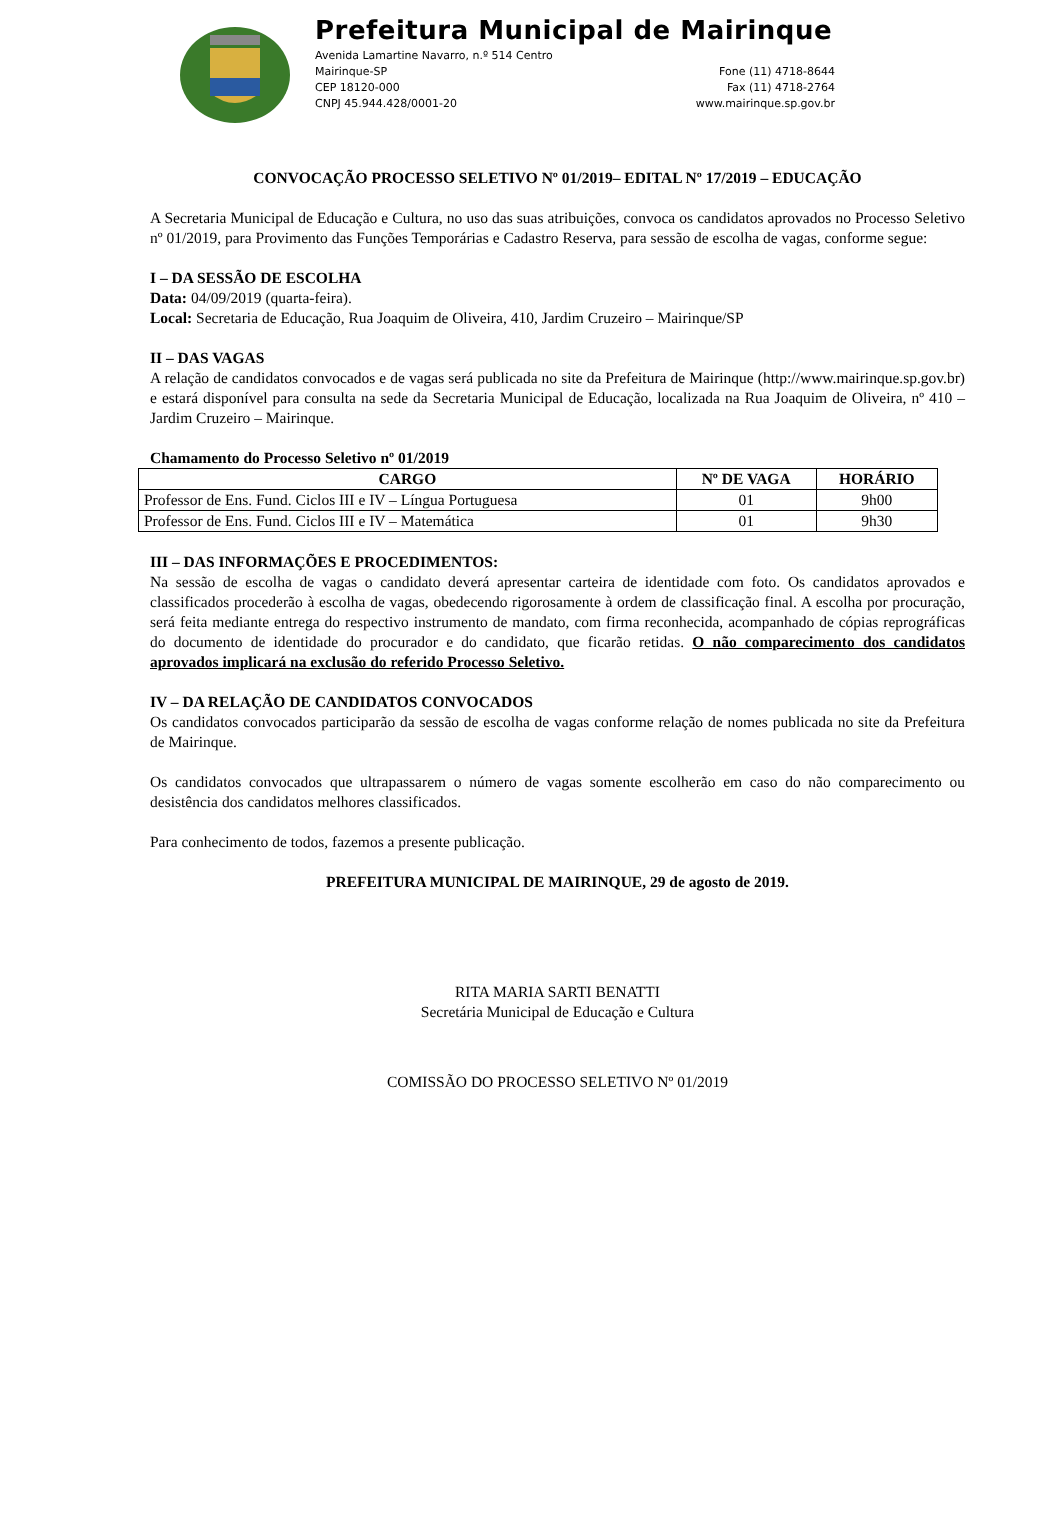Prefeitura Municipal de Mairinque
Avenida Lamartine Navarro, n.º 514 Centro
Mairinque-SP
CEP 18120-000
CNPJ 45.944.428/0001-20
Fone (11) 4718-8644
Fax (11) 4718-2764
www.mairinque.sp.gov.br
CONVOCAÇÃO PROCESSO SELETIVO Nº 01/2019– EDITAL Nº 17/2019 – EDUCAÇÃO
A Secretaria Municipal de Educação e Cultura, no uso das suas atribuições, convoca os candidatos aprovados no Processo Seletivo nº 01/2019, para Provimento das Funções Temporárias e Cadastro Reserva, para sessão de escolha de vagas, conforme segue:
I – DA SESSÃO DE ESCOLHA
Data: 04/09/2019 (quarta-feira).
Local: Secretaria de Educação, Rua Joaquim de Oliveira, 410, Jardim Cruzeiro – Mairinque/SP
II – DAS VAGAS
A relação de candidatos convocados e de vagas será publicada no site da Prefeitura de Mairinque (http://www.mairinque.sp.gov.br) e estará disponível para consulta na sede da Secretaria Municipal de Educação, localizada na Rua Joaquim de Oliveira, nº 410 – Jardim Cruzeiro – Mairinque.
Chamamento do Processo Seletivo nº 01/2019
| CARGO | Nº DE VAGA | HORÁRIO |
| --- | --- | --- |
| Professor de Ens. Fund. Ciclos III e IV – Língua Portuguesa | 01 | 9h00 |
| Professor de Ens. Fund. Ciclos III e IV – Matemática | 01 | 9h30 |
III – DAS INFORMAÇÕES E PROCEDIMENTOS:
Na sessão de escolha de vagas o candidato deverá apresentar carteira de identidade com foto. Os candidatos aprovados e classificados procederão à escolha de vagas, obedecendo rigorosamente à ordem de classificação final. A escolha por procuração, será feita mediante entrega do respectivo instrumento de mandato, com firma reconhecida, acompanhado de cópias reprográficas do documento de identidade do procurador e do candidato, que ficarão retidas. O não comparecimento dos candidatos aprovados implicará na exclusão do referido Processo Seletivo.
IV – DA RELAÇÃO DE CANDIDATOS CONVOCADOS
Os candidatos convocados participarão da sessão de escolha de vagas conforme relação de nomes publicada no site da Prefeitura de Mairinque.
Os candidatos convocados que ultrapassarem o número de vagas somente escolherão em caso do não comparecimento ou desistência dos candidatos melhores classificados.
Para conhecimento de todos, fazemos a presente publicação.
PREFEITURA MUNICIPAL DE MAIRINQUE, 29 de agosto de 2019.
RITA MARIA SARTI BENATTI
Secretária Municipal de Educação e Cultura
COMISSÃO DO PROCESSO SELETIVO Nº 01/2019